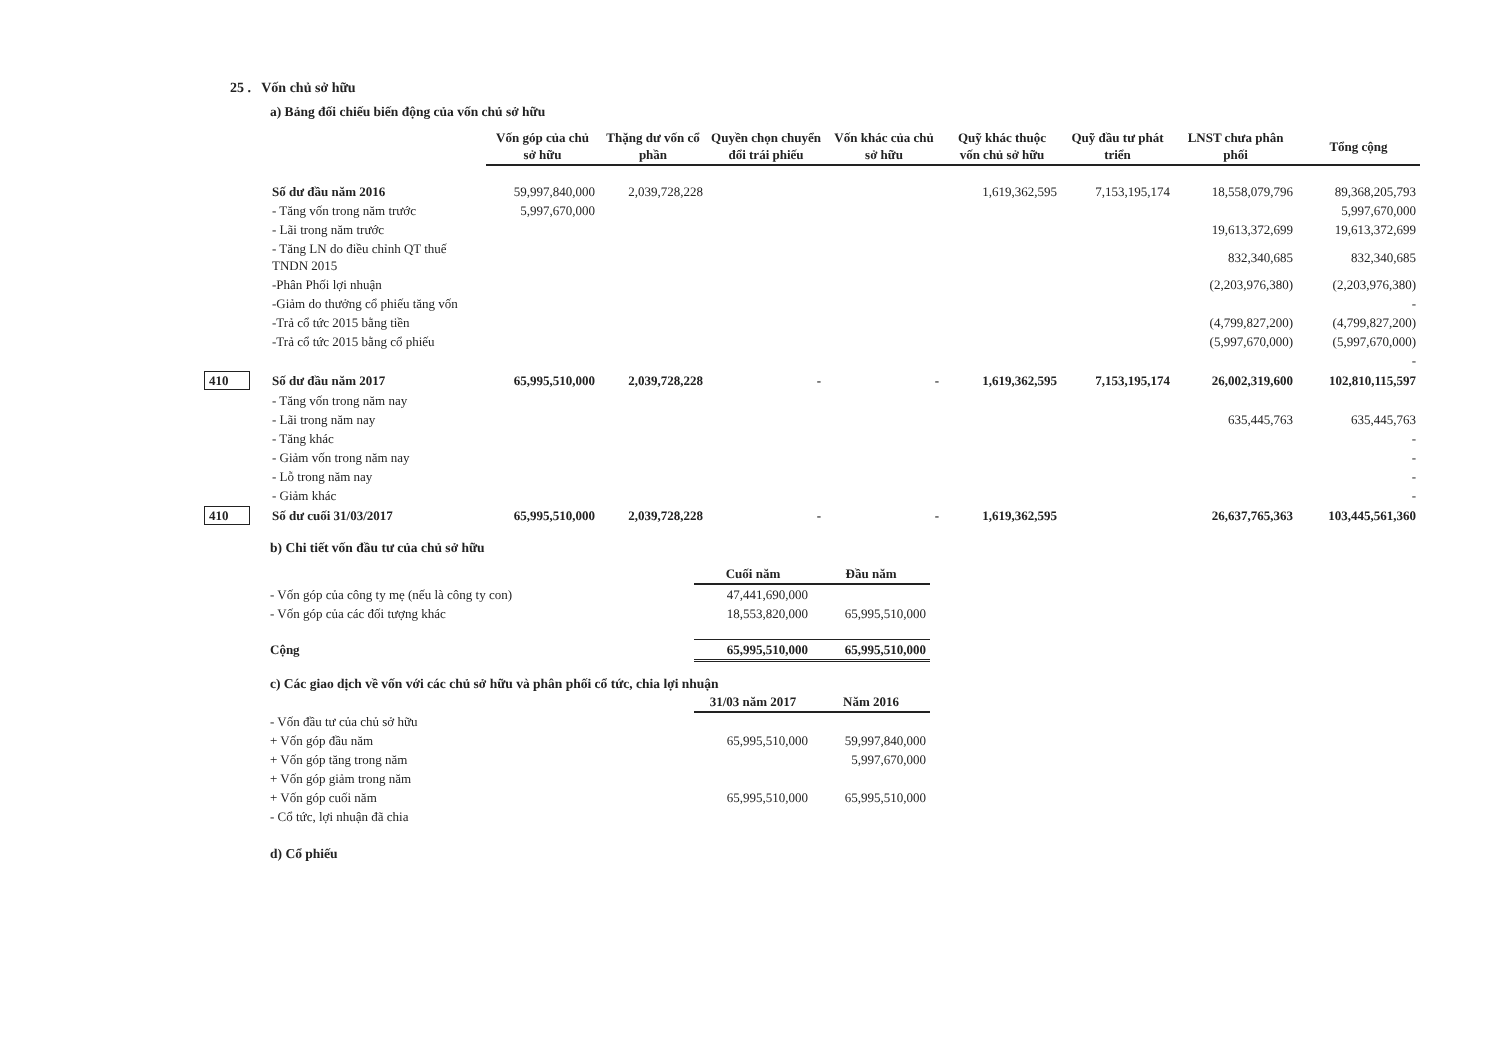25 . Vốn chủ sở hữu
a) Bảng đối chiếu biến động của vốn chủ sở hữu
| | | Vốn góp của chủ sở hữu | Thặng dư vốn cổ phần | Quyền chọn chuyển đổi trái phiếu | Vốn khác của chủ sở hữu | Quỹ khác thuộc vốn chủ sở hữu | Quỹ đầu tư phát triển | LNST chưa phân phối | Tổng cộng |
| | Số dư đầu năm 2016 | 59,997,840,000 | 2,039,728,228 | | | 1,619,362,595 | 7,153,195,174 | 18,558,079,796 | 89,368,205,793 |
| | - Tăng vốn trong năm trước | 5,997,670,000 | | | | | | | 5,997,670,000 |
| | - Lãi trong năm trước | | | | | | | 19,613,372,699 | 19,613,372,699 |
| | - Tăng LN do điều chỉnh QT thuế TNDN 2015 | | | | | | | 832,340,685 | 832,340,685 |
| | -Phân Phối lợi nhuận | | | | | | | (2,203,976,380) | (2,203,976,380) |
| | -Giảm do thưởng cổ phiếu tăng vốn | | | | | | | | - |
| | -Trả cổ tức 2015 bằng tiền | | | | | | | (4,799,827,200) | (4,799,827,200) |
| | -Trả cổ tức 2015 bằng cổ phiếu | | | | | | | (5,997,670,000) | (5,997,670,000) |
| | | | | | | | | | - |
| 410 | Số dư đầu năm 2017 | 65,995,510,000 | 2,039,728,228 | - | - | 1,619,362,595 | 7,153,195,174 | 26,002,319,600 | 102,810,115,597 |
| | - Tăng vốn trong năm nay | | | | | | | | |
| | - Lãi trong năm nay | | | | | | | 635,445,763 | 635,445,763 |
| | - Tăng khác | | | | | | | | - |
| | - Giảm vốn trong năm nay | | | | | | | | - |
| | - Lỗ trong năm nay | | | | | | | | - |
| | - Giảm khác | | | | | | | | - |
| 410 | Số dư cuối 31/03/2017 | 65,995,510,000 | 2,039,728,228 | - | - | 1,619,362,595 | | 26,637,765,363 | 103,445,561,360 |
b) Chi tiết vốn đầu tư của chủ sở hữu
| | Cuối năm | Đầu năm |
| - Vốn góp của công ty mẹ (nếu là công ty con) | 47,441,690,000 | |
| - Vốn góp của các đối tượng khác | 18,553,820,000 | 65,995,510,000 |
| Cộng | 65,995,510,000 | 65,995,510,000 |
c) Các giao dịch về vốn với các chủ sở hữu và phân phối cổ tức, chia lợi nhuận
| | 31/03 năm 2017 | Năm 2016 |
| - Vốn đầu tư của chủ sở hữu | | |
| + Vốn góp đầu năm | 65,995,510,000 | 59,997,840,000 |
| + Vốn góp tăng trong năm | | 5,997,670,000 |
| + Vốn góp giảm trong năm | | |
| + Vốn góp cuối năm | 65,995,510,000 | 65,995,510,000 |
| - Cổ tức, lợi nhuận đã chia | | |
d) Cổ phiếu